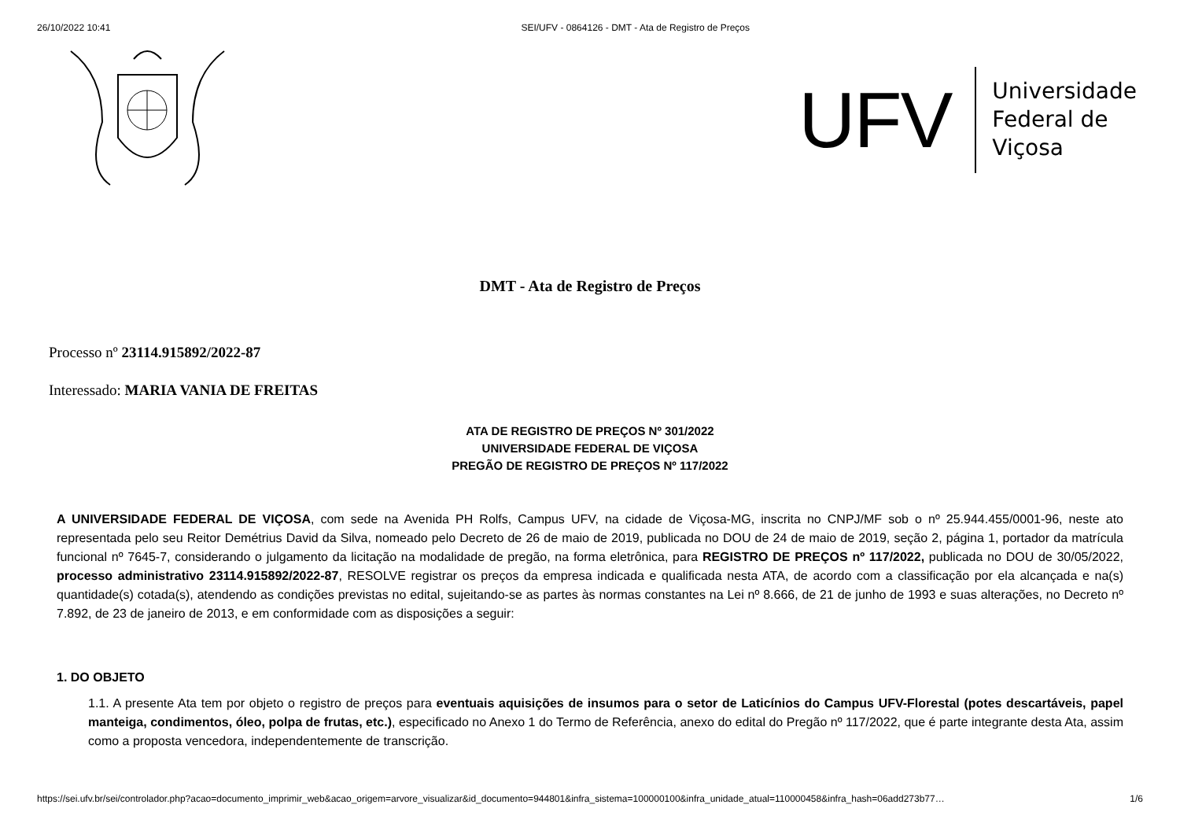26/10/2022 10:41 SEI/UFV - 0864126 - DMT - Ata de Registro de Preços
UFV Universidade
Federal de
Viçosa
DMT - Ata de Registro de Preços
Processo nº 23114.915892/2022-87
Interessado: MARIA VANIA DE FREITAS
ATA DE REGISTRO DE PREÇOS Nº 301/2022
UNIVERSIDADE FEDERAL DE VIÇOSA
PREGÃO DE REGISTRO DE PREÇOS Nº 117/2022
A UNIVERSIDADE FEDERAL DE VIÇOSA, com sede na Avenida PH Rolfs, Campus UFV, na cidade de Viçosa-MG, inscrita no CNPJ/MF sob o nº 25.944.455/0001-96, neste ato representada pelo seu Reitor Demétrius David da Silva, nomeado pelo Decreto de 26 de maio de 2019, publicada no DOU de 24 de maio de 2019, seção 2, página 1, portador da matrícula funcional nº 7645-7, considerando o julgamento da licitação na modalidade de pregão, na forma eletrônica, para REGISTRO DE PREÇOS nº 117/2022, publicada no DOU de 30/05/2022, processo administrativo 23114.915892/2022-87, RESOLVE registrar os preços da empresa indicada e qualificada nesta ATA, de acordo com a classificação por ela alcançada e na(s) quantidade(s) cotada(s), atendendo as condições previstas no edital, sujeitando-se as partes às normas constantes na Lei nº 8.666, de 21 de junho de 1993 e suas alterações, no Decreto nº 7.892, de 23 de janeiro de 2013, e em conformidade com as disposições a seguir:
1. DO OBJETO
1.1. A presente Ata tem por objeto o registro de preços para eventuais aquisições de insumos para o setor de Laticínios do Campus UFV-Florestal (potes descartáveis, papel manteiga, condimentos, óleo, polpa de frutas, etc.), especificado no Anexo 1 do Termo de Referência, anexo do edital do Pregão nº 117/2022, que é parte integrante desta Ata, assim como a proposta vencedora, independentemente de transcrição.
https://sei.ufv.br/sei/controlador.php?acao=documento_imprimir_web&acao_origem=arvore_visualizar&id_documento=944801&infra_sistema=100000100&infra_unidade_atual=110000458&infra_hash=06add273b77… 1/6